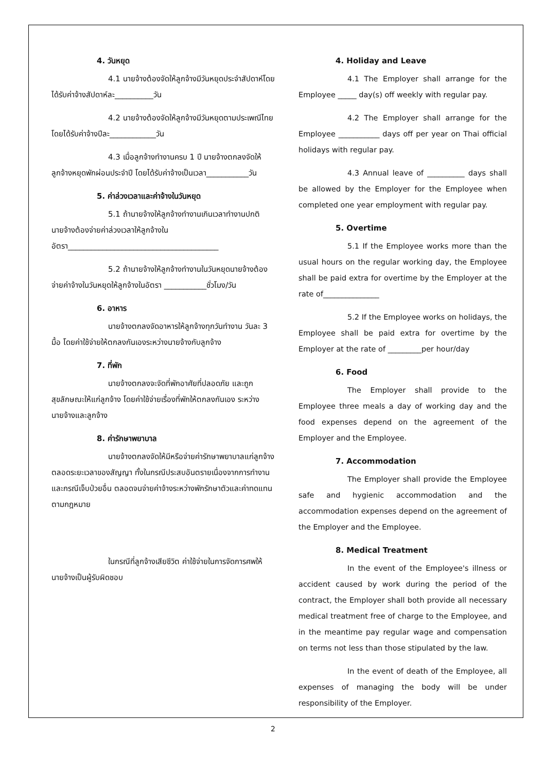4. วันหยุด
4.1 นายจ้างต้องจัดให้ลูกจ้างมีวันหยุดประจำสัปดาห์โดยได้รับค่าจ้างสัปดาห์ละ__________วัน
4.2 นายจ้างต้องจัดให้ลูกจ้างมีวันหยุดตามประเพณีไทยโดยได้รับค่าจ้างปีละ____________วัน
4.3 เมื่อลูกจ้างทำงานครบ 1 ปี นายจ้างตกลงจัดให้ลูกจ้างหยุดพักผ่อนประจำปี โดยได้รับค่าจ้างเป็นเวลา___________วัน
5. ค่าล่วงเวลาและค่าจ้างในวันหยุด
5.1 ถ้านายจ้างให้ลูกจ้างทำงานเกินเวลาทำงานปกติ นายจ้างต้องจ่ายค่าล่วงเวลาให้ลูกจ้างในอัตรา_______________________________________
5.2 ถ้านายจ้างให้ลูกจ้างทำงานในวันหยุดนายจ้างต้องจ่ายค่าจ้างในวันหยุดให้ลูกจ้างในอัตรา ___________ชั่วโมง/วัน
6. อาหาร
นายจ้างตกลงจัดอาหารให้ลูกจ้างทุกวันทำงาน วันละ 3 มื้อ โดยค่าใช้จ่ายให้ตกลงกันเองระหว่างนายจ้างกับลูกจ้าง
7. ที่พัก
นายจ้างตกลงจะจัดที่พักอาศัยที่ปลอดภัย และถูกสุขลักษณะให้แก่ลูกจ้าง โดยค่าใช้จ่ายเรื่องที่พักให้ตกลงกันเอง ระหว่างนายจ้างและลูกจ้าง
8. ค่ารักษาพยาบาล
นายจ้างตกลงจัดให้มีหรือจ่ายค่ารักษาพยาบาลแก่ลูกจ้างตลอดระยะเวลาของสัญญา ทั้งในกรณีประสบอันตรายเนื่องจากการทำงานและกรณีเจ็บป่วยอื่น ตลอดจนจ่ายค่าจ้างระหว่างพักรักษาตัวและค่าทดแทนตามกฎหมาย
ในกรณีที่ลูกจ้างเสียชีวิต ค่าใช้จ่ายในการจัดการศพให้นายจ้างเป็นผู้รับผิดชอบ
4. Holiday and Leave
4.1 The Employer shall arrange for the Employee _____ day(s) off weekly with regular pay.
4.2 The Employer shall arrange for the Employee ___________ days off per year on Thai official holidays with regular pay.
4.3 Annual leave of __________ days shall be allowed by the Employer for the Employee when completed one year employment with regular pay.
5. Overtime
5.1 If the Employee works more than the usual hours on the regular working day, the Employee shall be paid extra for overtime by the Employer at the rate of_______________
5.2 If the Employee works on holidays, the Employee shall be paid extra for overtime by the Employer at the rate of _________per hour/day
6. Food
The Employer shall provide to the Employee three meals a day of working day and the food expenses depend on the agreement of the Employer and the Employee.
7. Accommodation
The Employer shall provide the Employee safe and hygienic accommodation and the accommodation expenses depend on the agreement of the Employer and the Employee.
8. Medical Treatment
In the event of the Employee's illness or accident caused by work during the period of the contract, the Employer shall both provide all necessary medical treatment free of charge to the Employee, and in the meantime pay regular wage and compensation on terms not less than those stipulated by the law.
In the event of death of the Employee, all expenses of managing the body will be under responsibility of the Employer.
2